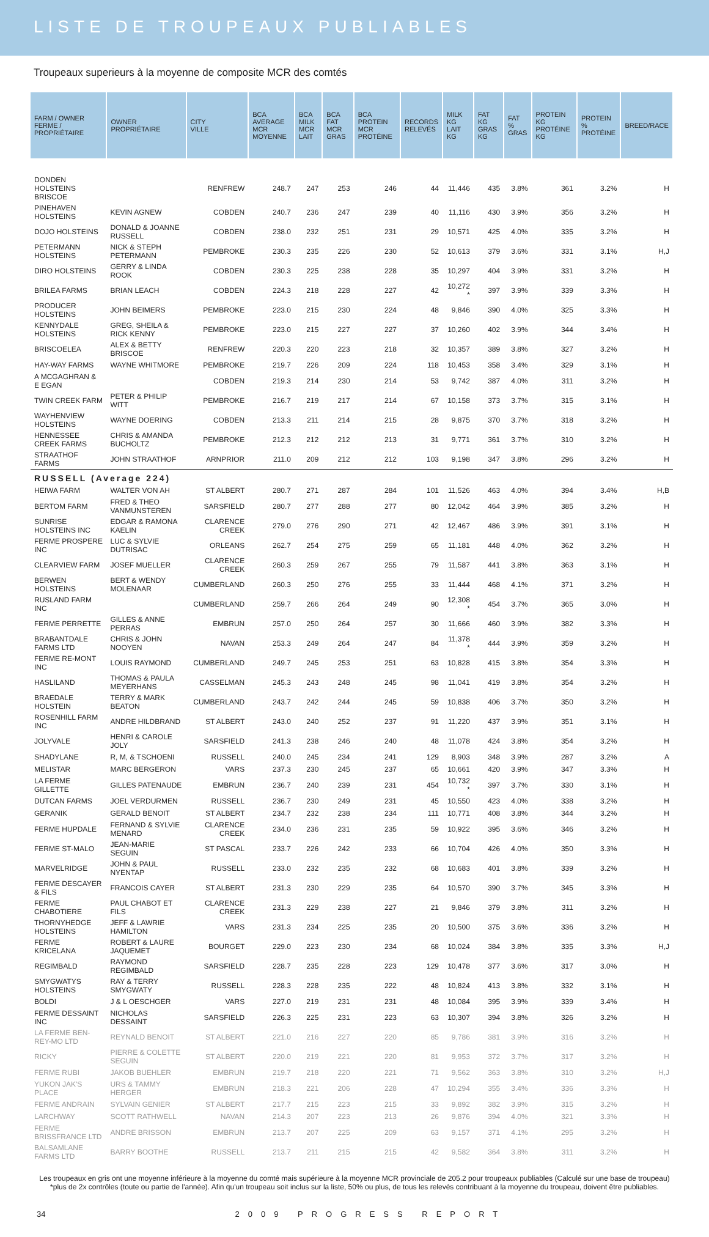LISTE DE TROUPEAUX PUBLIABLES
Troupeaux superieurs à la moyenne de composite MCR des comtés
| FARM / OWNER FERME / PROPRIÉTAIRE | OWNER PROPRIÉTAIRE | CITY VILLE | BCA AVERAGE MCR MOYENNE | BCA MILK MCR LAIT | BCA FAT MCR GRAS | BCA PROTEIN MCR PROTÉINE | RECORDS RELEVÉS | MILK KG LAIT KG | FAT KG GRAS KG | FAT % GRAS | PROTEIN KG PROTÉINE KG | PROTEIN % PROTÉINE | BREED/RACE |
| --- | --- | --- | --- | --- | --- | --- | --- | --- | --- | --- | --- | --- | --- |
| DONDEN HOLSTEINS BRISCOE | | RENFREW | 248.7 | 247 | 253 | 246 | 44 | 11,446 | 435 | 3.8% | 361 | 3.2% | H |
| PINEHAVEN HOLSTEINS | KEVIN AGNEW | COBDEN | 240.7 | 236 | 247 | 239 | 40 | 11,116 | 430 | 3.9% | 356 | 3.2% | H |
| DOJO HOLSTEINS | DONALD & JOANNE RUSSELL | COBDEN | 238.0 | 232 | 251 | 231 | 29 | 10,571 | 425 | 4.0% | 335 | 3.2% | H |
| PETERMANN HOLSTEINS | NICK & STEPH PETERMANN | PEMBROKE | 230.3 | 235 | 226 | 230 | 52 | 10,613 | 379 | 3.6% | 331 | 3.1% | H,J |
| DIRO HOLSTEINS | GERRY & LINDA ROOK | COBDEN | 230.3 | 225 | 238 | 228 | 35 | 10,297 | 404 | 3.9% | 331 | 3.2% | H |
| BRILEA FARMS | BRIAN LEACH | COBDEN | 224.3 | 218 | 228 | 227 | 42 | 10,272 * | 397 | 3.9% | 339 | 3.3% | H |
| PRODUCER HOLSTEINS | JOHN BEIMERS | PEMBROKE | 223.0 | 215 | 230 | 224 | 48 | 9,846 | 390 | 4.0% | 325 | 3.3% | H |
| KENNYDALE HOLSTEINS | GREG, SHEILA & RICK KENNY | PEMBROKE | 223.0 | 215 | 227 | 227 | 37 | 10,260 | 402 | 3.9% | 344 | 3.4% | H |
| BRISCOELEA | ALEX & BETTY BRISCOE | RENFREW | 220.3 | 220 | 223 | 218 | 32 | 10,357 | 389 | 3.8% | 327 | 3.2% | H |
| HAY-WAY FARMS | WAYNE WHITMORE | PEMBROKE | 219.7 | 226 | 209 | 224 | 118 | 10,453 | 358 | 3.4% | 329 | 3.1% | H |
| A MCGAGHRAN & E EGAN | | COBDEN | 219.3 | 214 | 230 | 214 | 53 | 9,742 | 387 | 4.0% | 311 | 3.2% | H |
| TWIN CREEK FARM | PETER & PHILIP WITT | PEMBROKE | 216.7 | 219 | 217 | 214 | 67 | 10,158 | 373 | 3.7% | 315 | 3.1% | H |
| WAYHENVIEW HOLSTEINS | WAYNE DOERING | COBDEN | 213.3 | 211 | 214 | 215 | 28 | 9,875 | 370 | 3.7% | 318 | 3.2% | H |
| HENNESSEE CREEK FARMS | CHRIS & AMANDA BUCHOLTZ | PEMBROKE | 212.3 | 212 | 212 | 213 | 31 | 9,771 | 361 | 3.7% | 310 | 3.2% | H |
| STRAATHOF FARMS | JOHN STRAATHOF | ARNPRIOR | 211.0 | 209 | 212 | 212 | 103 | 9,198 | 347 | 3.8% | 296 | 3.2% | H |
| RUSSELL (Average 224) | | | | | | | | | | | | | |
| HEIWA FARM | WALTER VON AH | ST ALBERT | 280.7 | 271 | 287 | 284 | 101 | 11,526 | 463 | 4.0% | 394 | 3.4% | H,B |
| BERTOM FARM | FRED & THEO VANMUNSTEREN | SARSFIELD | 280.7 | 277 | 288 | 277 | 80 | 12,042 | 464 | 3.9% | 385 | 3.2% | H |
| SUNRISE HOLSTEINS INC | EDGAR & RAMONA KAELIN | CLARENCE CREEK | 279.0 | 276 | 290 | 271 | 42 | 12,467 | 486 | 3.9% | 391 | 3.1% | H |
| FERME PROSPERE INC | LUC & SYLVIE DUTRISAC | ORLEANS | 262.7 | 254 | 275 | 259 | 65 | 11,181 | 448 | 4.0% | 362 | 3.2% | H |
| CLEARVIEW FARM | JOSEF MUELLER | CLARENCE CREEK | 260.3 | 259 | 267 | 255 | 79 | 11,587 | 441 | 3.8% | 363 | 3.1% | H |
| BERWEN HOLSTEINS | BERT & WENDY MOLENAAR | CUMBERLAND | 260.3 | 250 | 276 | 255 | 33 | 11,444 | 468 | 4.1% | 371 | 3.2% | H |
| RUSLAND FARM INC | | CUMBERLAND | 259.7 | 266 | 264 | 249 | 90 | 12,308 * | 454 | 3.7% | 365 | 3.0% | H |
| FERME PERRETTE | GILLES & ANNE PERRAS | EMBRUN | 257.0 | 250 | 264 | 257 | 30 | 11,666 | 460 | 3.9% | 382 | 3.3% | H |
| BRABANTDALE FARMS LTD | CHRIS & JOHN NOOYEN | NAVAN | 253.3 | 249 | 264 | 247 | 84 | 11,378 * | 444 | 3.9% | 359 | 3.2% | H |
| FERME RE-MONT INC | LOUIS RAYMOND | CUMBERLAND | 249.7 | 245 | 253 | 251 | 63 | 10,828 | 415 | 3.8% | 354 | 3.3% | H |
| HASLILAND | THOMAS & PAULA MEYERHANS | CASSELMAN | 245.3 | 243 | 248 | 245 | 98 | 11,041 | 419 | 3.8% | 354 | 3.2% | H |
| BRAEDALE HOLSTEIN | TERRY & MARK BEATON | CUMBERLAND | 243.7 | 242 | 244 | 245 | 59 | 10,838 | 406 | 3.7% | 350 | 3.2% | H |
| ROSENHILL FARM INC | ANDRE HILDBRAND | ST ALBERT | 243.0 | 240 | 252 | 237 | 91 | 11,220 | 437 | 3.9% | 351 | 3.1% | H |
| JOLYVALE | HENRI & CAROLE JOLY | SARSFIELD | 241.3 | 238 | 246 | 240 | 48 | 11,078 | 424 | 3.8% | 354 | 3.2% | H |
| SHADYLANE | R, M, & TSCHOENI | RUSSELL | 240.0 | 245 | 234 | 241 | 129 | 8,903 | 348 | 3.9% | 287 | 3.2% | A |
| MELISTAR | MARC BERGERON | VARS | 237.3 | 230 | 245 | 237 | 65 | 10,661 | 420 | 3.9% | 347 | 3.3% | H |
| LA FERME GILLETTE | GILLES PATENAUDE | EMBRUN | 236.7 | 240 | 239 | 231 | 454 | 10,732 * | 397 | 3.7% | 330 | 3.1% | H |
| DUTCAN FARMS | JOEL VERDURMEN | RUSSELL | 236.7 | 230 | 249 | 231 | 45 | 10,550 | 423 | 4.0% | 338 | 3.2% | H |
| GERANIK | GERALD BENOIT | ST ALBERT | 234.7 | 232 | 238 | 234 | 111 | 10,771 | 408 | 3.8% | 344 | 3.2% | H |
| FERME HUPDALE | FERNAND & SYLVIE MENARD | CLARENCE CREEK | 234.0 | 236 | 231 | 235 | 59 | 10,922 | 395 | 3.6% | 346 | 3.2% | H |
| FERME ST-MALO | JEAN-MARIE SEGUIN | ST PASCAL | 233.7 | 226 | 242 | 233 | 66 | 10,704 | 426 | 4.0% | 350 | 3.3% | H |
| MARVELRIDGE | JOHN & PAUL NYENTAP | RUSSELL | 233.0 | 232 | 235 | 232 | 68 | 10,683 | 401 | 3.8% | 339 | 3.2% | H |
| FERME DESCAYER & FILS | FRANCOIS CAYER | ST ALBERT | 231.3 | 230 | 229 | 235 | 64 | 10,570 | 390 | 3.7% | 345 | 3.3% | H |
| FERME CHABOTIERE | PAUL CHABOT ET FILS | CLARENCE CREEK | 231.3 | 229 | 238 | 227 | 21 | 9,846 | 379 | 3.8% | 311 | 3.2% | H |
| THORNYHEDGE HOLSTEINS | JEFF & LAWRIE HAMILTON | VARS | 231.3 | 234 | 225 | 235 | 20 | 10,500 | 375 | 3.6% | 336 | 3.2% | H |
| FERME KRICELANA | ROBERT & LAURE JAQUEMET | BOURGET | 229.0 | 223 | 230 | 234 | 68 | 10,024 | 384 | 3.8% | 335 | 3.3% | H,J |
| REGIMBALD | RAYMOND REGIMBALD | SARSFIELD | 228.7 | 235 | 228 | 223 | 129 | 10,478 | 377 | 3.6% | 317 | 3.0% | H |
| SMYGWATYS HOLSTEINS | RAY & TERRY SMYGWATY | RUSSELL | 228.3 | 228 | 235 | 222 | 48 | 10,824 | 413 | 3.8% | 332 | 3.1% | H |
| BOLDI | J & L OESCHGER | VARS | 227.0 | 219 | 231 | 231 | 48 | 10,084 | 395 | 3.9% | 339 | 3.4% | H |
| FERME DESSAINT INC | NICHOLAS DESSAINT | SARSFIELD | 226.3 | 225 | 231 | 223 | 63 | 10,307 | 394 | 3.8% | 326 | 3.2% | H |
| LA FERME BEN-REY-MO LTD | REYNALD BENOIT | ST ALBERT | 221.0 | 216 | 227 | 220 | 85 | 9,786 | 381 | 3.9% | 316 | 3.2% | H |
| RICKY | PIERRE & COLETTE SEGUIN | ST ALBERT | 220.0 | 219 | 221 | 220 | 81 | 9,953 | 372 | 3.7% | 317 | 3.2% | H |
| FERME RUBI | JAKOB BUEHLER | EMBRUN | 219.7 | 218 | 220 | 221 | 71 | 9,562 | 363 | 3.8% | 310 | 3.2% | H,J |
| YUKON JAK'S PLACE | URS & TAMMY HERGER | EMBRUN | 218.3 | 221 | 206 | 228 | 47 | 10,294 | 355 | 3.4% | 336 | 3.3% | H |
| FERME ANDRAIN | SYLVAIN GENIER | ST ALBERT | 217.7 | 215 | 223 | 215 | 33 | 9,892 | 382 | 3.9% | 315 | 3.2% | H |
| LARCHWAY | SCOTT RATHWELL | NAVAN | 214.3 | 207 | 223 | 213 | 26 | 9,876 | 394 | 4.0% | 321 | 3.3% | H |
| FERME BRISSFRANCE LTD | ANDRE BRISSON | EMBRUN | 213.7 | 207 | 225 | 209 | 63 | 9,157 | 371 | 4.1% | 295 | 3.2% | H |
| BALSAMLANE FARMS LTD | BARRY BOOTHE | RUSSELL | 213.7 | 211 | 215 | 215 | 42 | 9,582 | 364 | 3.8% | 311 | 3.2% | H |
Les troupeaux en gris ont une moyenne inférieure à la moyenne du comté mais supérieure à la moyenne MCR provinciale de 205.2 pour troupeaux publiables (Calculé sur une base de troupeau)
*plus de 2x contrôles (toute ou partie de l'année). Afin qu'un troupeau soit inclus sur la liste, 50% ou plus, de tous les relevés contribuant à la moyenne du troupeau, doivent être publiables.
34 2009 PROGRESS REPORT